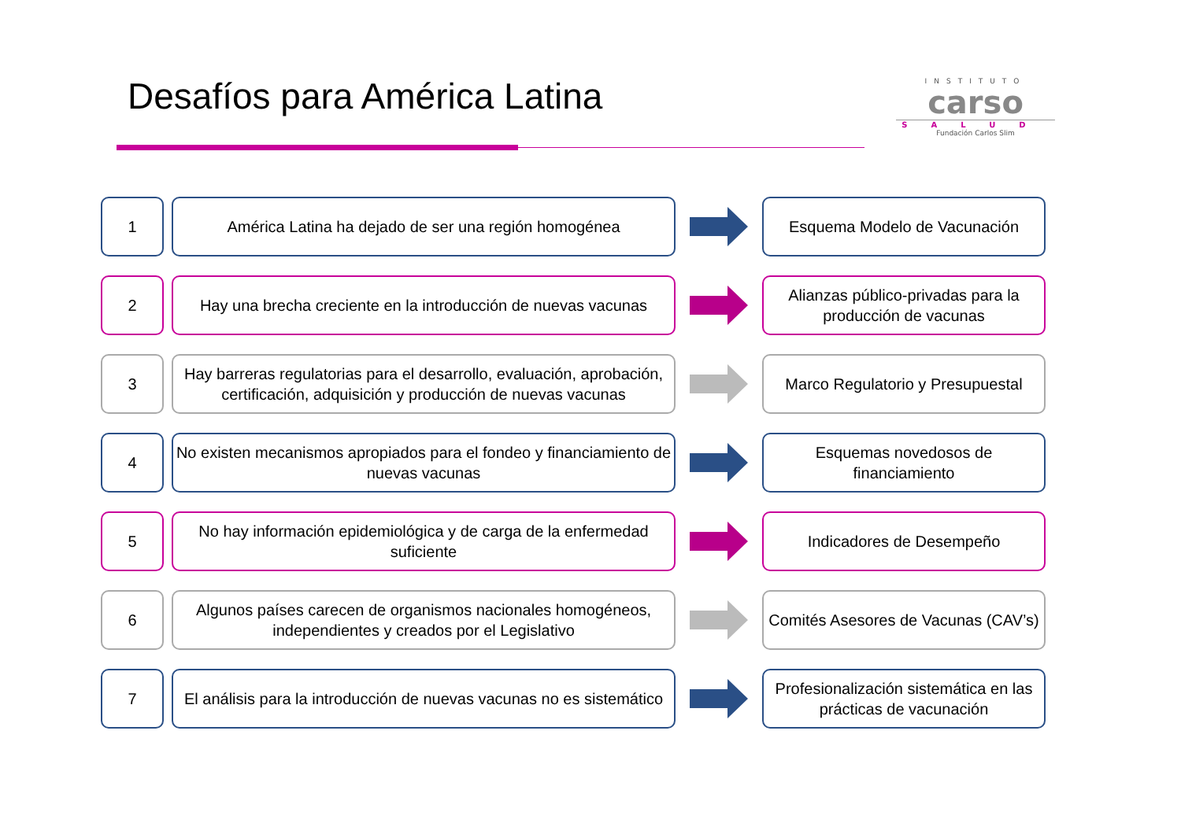Desafíos para América Latina
INSTITUTO
carso
SALUD
Fundación Carlos Slim
1 América Latina ha dejado de ser una región homogénea Esquema Modelo de Vacunación
2
Hay una brecha creciente en la introducción de nuevas vacunas
Alianzas público-privadas para la producción de vacunas
3
Hay barreras regulatorias para el desarrollo, evaluación, aprobación, certificación, adquisición y producción de nuevas vacunas
Marco Regulatorio y Presupuestal
4
No existen mecanismos apropiados para el fondeo y financiamiento de nuevas vacunas
Esquemas novedosos de financiamiento
5
No hay información epidemiológica y de carga de la enfermedad suficiente
Indicadores de Desempeño
6
Algunos países carecen de organismos nacionales homogéneos, independientes y creados por el Legislativo
Comités Asesores de Vacunas (CAV’s)
7
El análisis para la introducción de nuevas vacunas no es sistemático
Profesionalización sistemática en las prácticas de vacunación